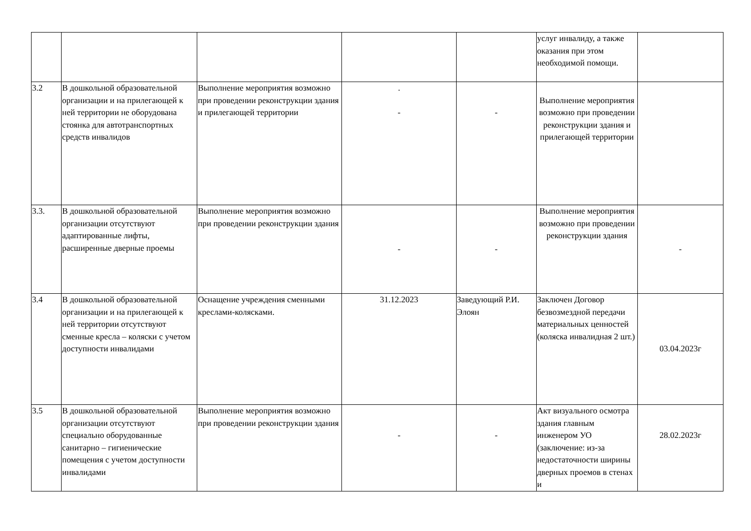| | | | | | услуг инвалиду, а также оказания при этом необходимой помощи. | |
| 3.2 | В дошкольной образовательной организации и на прилегающей к ней территории не оборудована стоянка для автотранспортных средств инвалидов | Выполнение мероприятия возможно при проведении реконструкции здания и прилегающей территории | . - | - | Выполнение мероприятия возможно при проведении реконструкции здания и прилегающей территории | |
| 3.3. | В дошкольной образовательной организации отсутствуют адаптированные лифты, расширенные дверные проемы | Выполнение мероприятия возможно при проведении реконструкции здания | - | - | Выполнение мероприятия возможно при проведении реконструкции здания | - |
| 3.4 | В дошкольной образовательной организации и на прилегающей к ней территории отсутствуют сменные кресла – коляски с учетом доступности инвалидами | Оснащение учреждения сменными креслами-колясками. | 31.12.2023 | Заведующий Р.И. Элоян | Заключен Договор безвозмездной передачи материальных ценностей (коляска инвалидная 2 шт.) | 03.04.2023г |
| 3.5 | В дошкольной образовательной организации отсутствуют специально оборудованные санитарно – гигиенические помещения с учетом доступности инвалидами | Выполнение мероприятия возможно при проведении реконструкции здания | - | - | Акт визуального осмотра здания главным инженером УО (заключение: из-за недостаточности ширины дверных проемов в стенах и | 28.02.2023г |